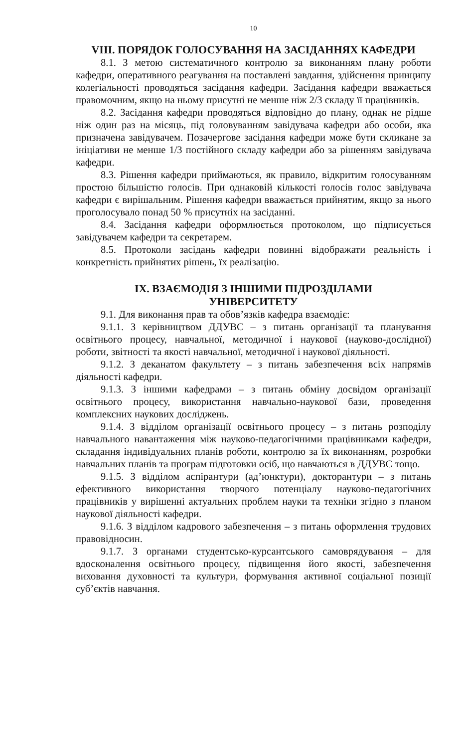10
VIII. ПОРЯДОК ГОЛОСУВАННЯ НА ЗАСІДАННЯХ КАФЕДРИ
8.1. З метою систематичного контролю за виконанням плану роботи кафедри, оперативного реагування на поставлені завдання, здійснення принципу колегіальності проводяться засідання кафедри. Засідання кафедри вважається правомочним, якщо на ньому присутні не менше ніж 2/3 складу її працівників.
8.2. Засідання кафедри проводяться відповідно до плану, однак не рідше ніж один раз на місяць, під головуванням завідувача кафедри або особи, яка призначена завідувачем. Позачергове засідання кафедри може бути скликане за ініціативи не менше 1/3 постійного складу кафедри або за рішенням завідувача кафедри.
8.3. Рішення кафедри приймаються, як правило, відкритим голосуванням простою більшістю голосів. При однаковій кількості голосів голос завідувача кафедри є вирішальним. Рішення кафедри вважається прийнятим, якщо за нього проголосувало понад 50 % присутніх на засіданні.
8.4. Засідання кафедри оформлюється протоколом, що підписується завідувачем кафедри та секретарем.
8.5. Протоколи засідань кафедри повинні відображати реальність і конкретність прийнятих рішень, їх реалізацію.
IX. ВЗАЄМОДІЯ З ІНШИМИ ПІДРОЗДІЛАМИ
УНІВЕРСИТЕТУ
9.1. Для виконання прав та обов’язків кафедра взаємодіє:
9.1.1. З керівництвом ДДУВС – з питань організації та планування освітнього процесу, навчальної, методичної і наукової (науково-дослідної) роботи, звітності та якості навчальної, методичної і наукової діяльності.
9.1.2. З деканатом факультету – з питань забезпечення всіх напрямів діяльності кафедри.
9.1.3. З іншими кафедрами – з питань обміну досвідом організації освітнього процесу, використання навчально-наукової бази, проведення комплексних наукових досліджень.
9.1.4. З відділом організації освітнього процесу – з питань розподілу навчального навантаження між науково-педагогічними працівниками кафедри, складання індивідуальних планів роботи, контролю за їх виконанням, розробки навчальних планів та програм підготовки осіб, що навчаються в ДДУВС тощо.
9.1.5. З відділом аспірантури (ад’юнктури), докторантури – з питань ефективного використання творчого потенціалу науково-педагогічних працівників у вирішенні актуальних проблем науки та техніки згідно з планом наукової діяльності кафедри.
9.1.6. З відділом кадрового забезпечення – з питань оформлення трудових правовідносин.
9.1.7. З органами студентсько-курсантського самоврядування – для вдосконалення освітнього процесу, підвищення його якості, забезпечення виховання духовності та культури, формування активної соціальної позиції суб’єктів навчання.